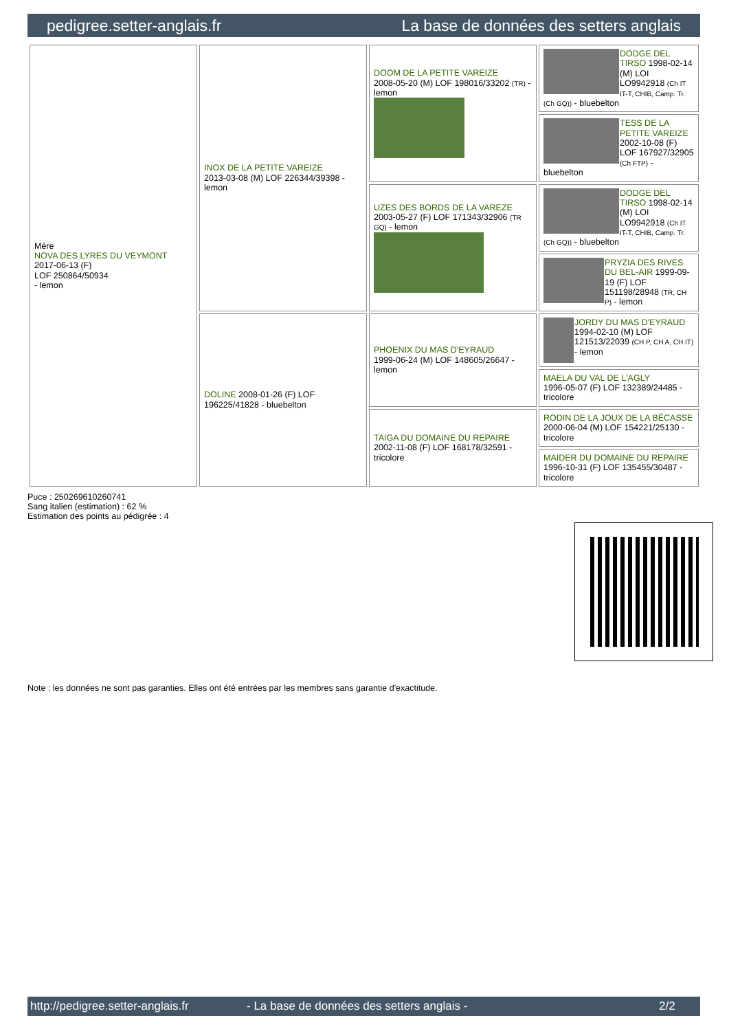pedigree.setter-anglais.fr La base de données des setters anglais
| Mère NOVA DES LYRES DU VEYMONT 2017-06-13 (F) LOF 250864/50934 - lemon | INOX DE LA PETITE VAREIZE 2013-03-08 (M) LOF 226344/39398 - lemon | DOOM DE LA PETITE VAREIZE 2008-05-20 (M) LOF 198016/33202 (TR) - lemon | DODGE DEL TIRSO 1998-02-14 (M) LOI LO9942918 (Ch IT IT-T, CHIB, Camp. Tr. (Ch GQ)) - bluebelton |
| | | | TESS DE LA PETITE VAREIZE 2002-10-08 (F) LOF 167927/32905 (Ch FTP) - bluebelton |
| | | UZES DES BORDS DE LA VAREZE 2003-05-27 (F) LOF 171343/32906 (TR GQ) - lemon | DODGE DEL TIRSO 1998-02-14 (M) LOI LO9942918 (Ch IT IT-T, CHIB, Camp. Tr. (Ch GQ)) - bluebelton |
| | | | PRYZIA DES RIVES DU BEL-AIR 1999-09-19 (F) LOF 151198/28948 (TR, CH P) - lemon |
| | DOLINE 2008-01-26 (F) LOF 196225/41828 - bluebelton | PHOENIX DU MAS D'EYRAUD 1999-06-24 (M) LOF 148605/26647 - lemon | JORDY DU MAS D'EYRAUD 1994-02-10 (M) LOF 121513/22039 (CH P, CH A, CH IT) - lemon |
| | | | MAELA DU VAL DE L'AGLY 1996-05-07 (F) LOF 132389/24485 - tricolore |
| | | TAIGA DU DOMAINE DU REPAIRE 2002-11-08 (F) LOF 168178/32591 - tricolore | RODIN DE LA JOUX DE LA BÉCASSE 2000-06-04 (M) LOF 154221/25130 - tricolore |
| | | | MAIDER DU DOMAINE DU REPAIRE 1996-10-31 (F) LOF 135455/30487 - tricolore |
Puce : 250269610260741
Sang italien (estimation) : 62 %
Estimation des points au pédigrée : 4
Note : les données ne sont pas garanties. Elles ont été entrées par les membres sans garantie d'exactitude.
http://pedigree.setter-anglais.fr - La base de données des setters anglais - 2/2